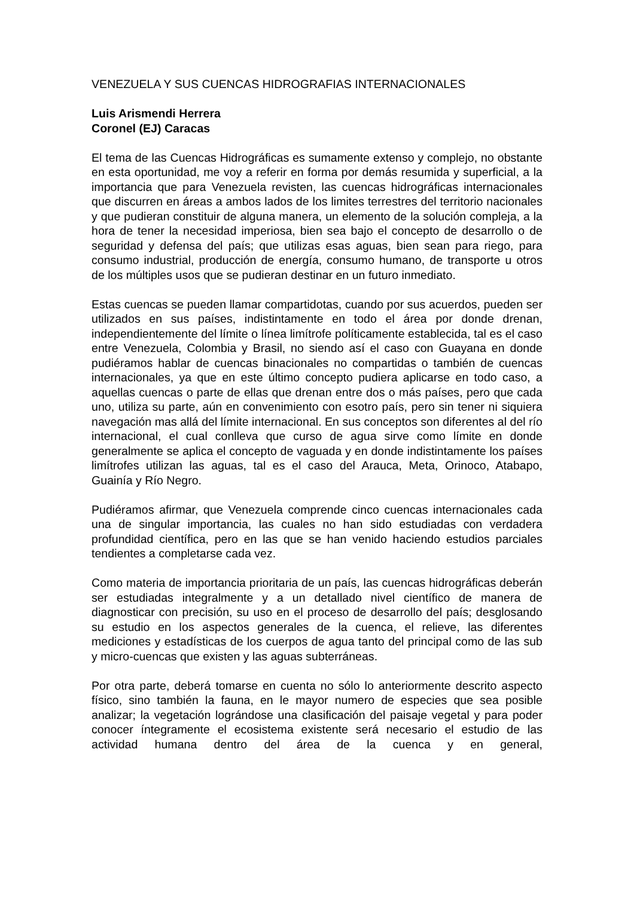VENEZUELA Y SUS CUENCAS HIDROGRAFIAS INTERNACIONALES
Luis Arismendi Herrera
Coronel (EJ) Caracas
El tema de las Cuencas Hidrográficas es sumamente extenso y complejo, no obstante en esta oportunidad, me voy a referir en forma por demás resumida y superficial, a la importancia que para Venezuela revisten, las cuencas hidrográficas internacionales que discurren en áreas a ambos lados de los limites terrestres del territorio nacionales y que pudieran constituir de alguna manera, un elemento de la solución compleja, a la hora de tener la necesidad imperiosa, bien sea bajo el concepto de desarrollo o de seguridad y defensa del país; que utilizas esas aguas, bien sean para riego, para consumo industrial, producción de energía, consumo humano, de transporte u otros de los múltiples usos que se pudieran destinar en un futuro inmediato.
Estas cuencas se pueden llamar compartidotas, cuando por sus acuerdos, pueden ser utilizados en sus países, indistintamente en todo el área por donde drenan, independientemente del límite o línea limítrofe políticamente establecida, tal es el caso entre Venezuela, Colombia y Brasil, no siendo así el caso con Guayana en donde pudiéramos hablar de cuencas binacionales no compartidas o también de cuencas internacionales, ya que en este último concepto pudiera aplicarse en todo caso, a aquellas cuencas o parte de ellas que drenan entre dos o más países, pero que cada uno, utiliza su parte, aún en convenimiento con esotro país, pero sin tener ni siquiera navegación mas allá del límite internacional. En sus conceptos son diferentes al del río internacional, el cual conlleva que curso de agua sirve como límite en donde generalmente se aplica el concepto de vaguada y en donde indistintamente los países limítrofes utilizan las aguas, tal es el caso del Arauca, Meta, Orinoco, Atabapo, Guainía y Río Negro.
Pudiéramos afirmar, que Venezuela comprende cinco cuencas internacionales cada una de singular importancia, las cuales no han sido estudiadas con verdadera profundidad científica, pero en las que se han venido haciendo estudios parciales tendientes a completarse cada vez.
Como materia de importancia prioritaria de un país, las cuencas hidrográficas deberán ser estudiadas integralmente y a un detallado nivel científico de manera de diagnosticar con precisión, su uso en el proceso de desarrollo del país; desglosando su estudio en los aspectos generales de la cuenca, el relieve, las diferentes mediciones y estadísticas de los cuerpos de agua tanto del principal como de las sub y micro-cuencas que existen y las aguas subterráneas.
Por otra parte, deberá tomarse en cuenta no sólo lo anteriormente descrito aspecto físico, sino también la fauna, en le mayor numero de especies que sea posible analizar; la vegetación lográndose una clasificación del paisaje vegetal y para poder conocer íntegramente el ecosistema existente será necesario el estudio de las actividad humana dentro del área de la cuenca y en general,